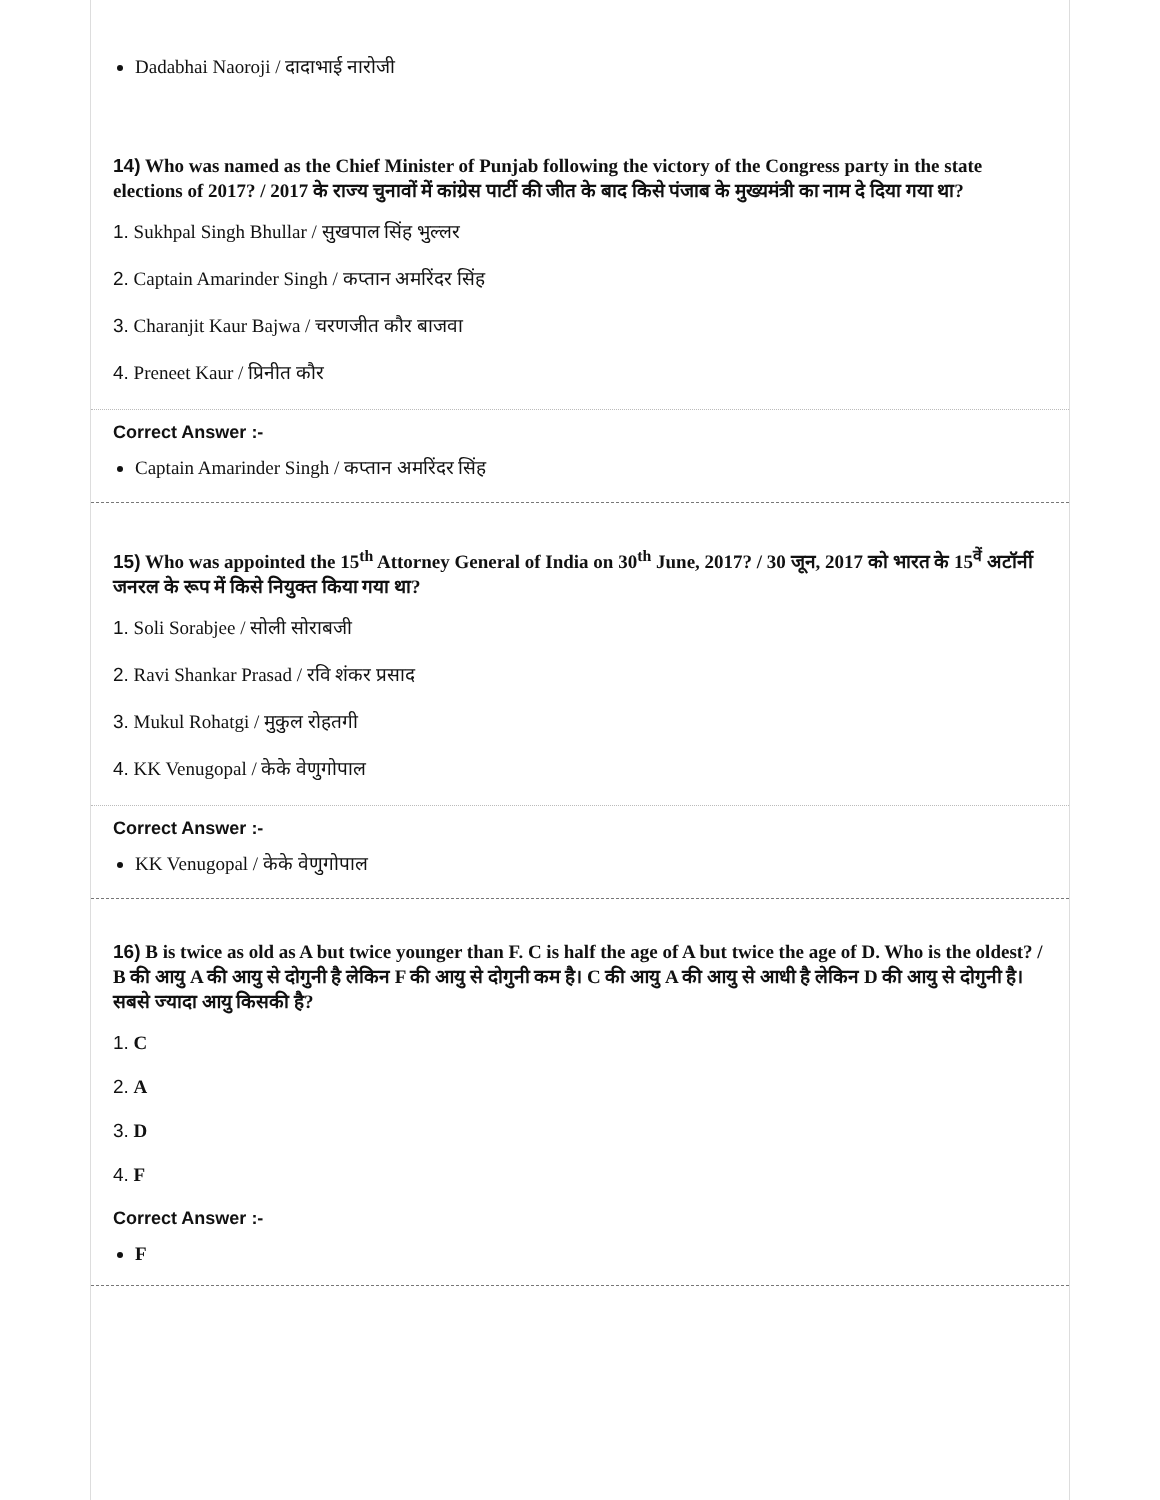Dadabhai Naoroji / दादाभाई नारोजी
14) Who was named as the Chief Minister of Punjab following the victory of the Congress party in the state elections of 2017? / 2017 के राज्य चुनावों में कांग्रेस पार्टी की जीत के बाद किसे पंजाब के मुख्यमंत्री का नाम दे दिया गया था?
1. Sukhpal Singh Bhullar / सुखपाल सिंह भुल्लर
2. Captain Amarinder Singh / कप्तान अमरिंदर सिंह
3. Charanjit Kaur Bajwa / चरणजीत कौर बाजवा
4. Preneet Kaur / प्रिनीत कौर
Correct Answer :-
Captain Amarinder Singh / कप्तान अमरिंदर सिंह
15) Who was appointed the 15<sup>th</sup> Attorney General of India on 30<sup>th</sup> June, 2017? / 30 जून, 2017 को भारत के 15<sup>वें</sup> अटॉर्नी जनरल के रूप में किसे नियुक्त किया गया था?
1. Soli Sorabjee / सोली सोराबजी
2. Ravi Shankar Prasad / रवि शंकर प्रसाद
3. Mukul Rohatgi / मुकुल रोहतगी
4. KK Venugopal / केके वेणुगोपाल
Correct Answer :-
KK Venugopal / केके वेणुगोपाल
16) B is twice as old as A but twice younger than F. C is half the age of A but twice the age of D. Who is the oldest? / B की आयु A की आयु से दोगुनी है लेकिन F की आयु से दोगुनी कम है। C की आयु A की आयु से आधी है लेकिन D की आयु से दोगुनी है। सबसे ज्यादा आयु किसकी है?
1. C
2. A
3. D
4. F
Correct Answer :-
F